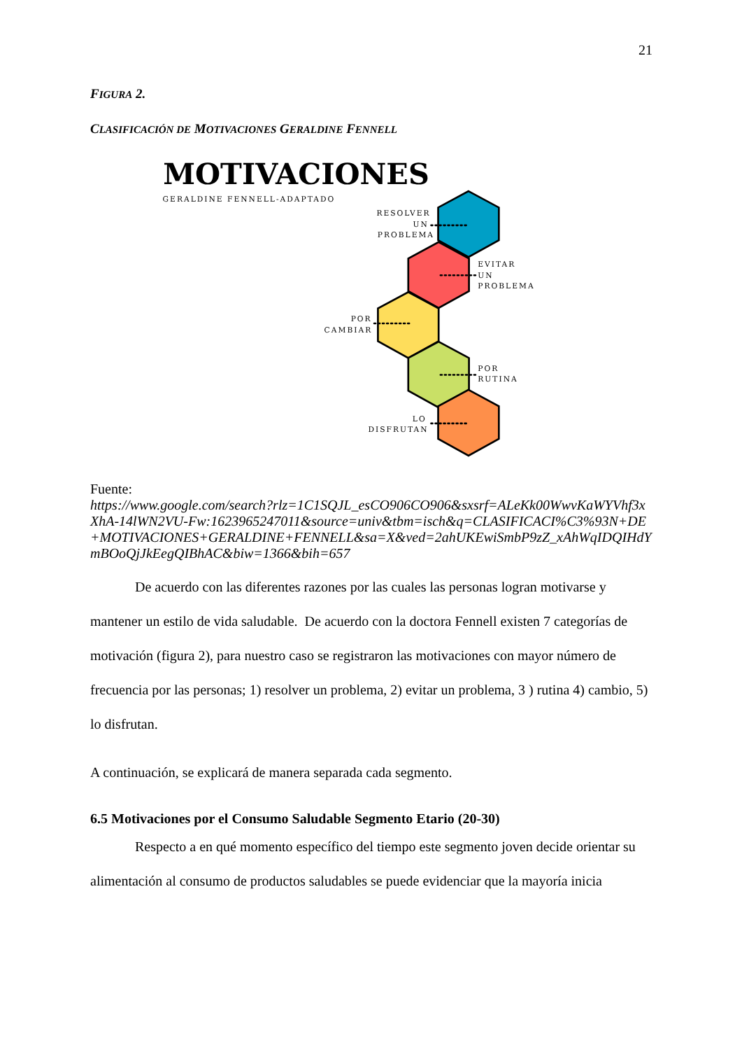21
FIGURA 2.
CLASIFICACIÓN DE MOTIVACIONES GERALDINE FENNELL
MOTIVACIONES
GERALDINE FENNELL-ADAPTADO
RESOLVER
UN
PROBLEMA
EVITAR
UN
PROBLEMA
POR
CAMBIAR
POR
RUTINA
LO
DISFRUTAN
Fuente:
https://www.google.com/search?rlz=1C1SQJL_esCO906CO906&sxsrf=ALeKk00WwvKaWYVhf3xXhA-14lWN2VU-Fw:1623965247011&source=univ&tbm=isch&q=CLASIFICACI%C3%93N+DE+MOTIVACIONES+GERALDINE+FENNELL&sa=X&ved=2ahUKEwiSmbP9zZ_xAhWqIDQIHdYmBOoQjJkEegQIBhAC&biw=1366&bih=657
De acuerdo con las diferentes razones por las cuales las personas logran motivarse y mantener un estilo de vida saludable. De acuerdo con la doctora Fennell existen 7 categorías de motivación (figura 2), para nuestro caso se registraron las motivaciones con mayor número de frecuencia por las personas; 1) resolver un problema, 2) evitar un problema, 3 ) rutina 4) cambio, 5) lo disfrutan.
A continuación, se explicará de manera separada cada segmento.
6.5 Motivaciones por el Consumo Saludable Segmento Etario (20-30)
Respecto a en qué momento específico del tiempo este segmento joven decide orientar su alimentación al consumo de productos saludables se puede evidenciar que la mayoría inicia